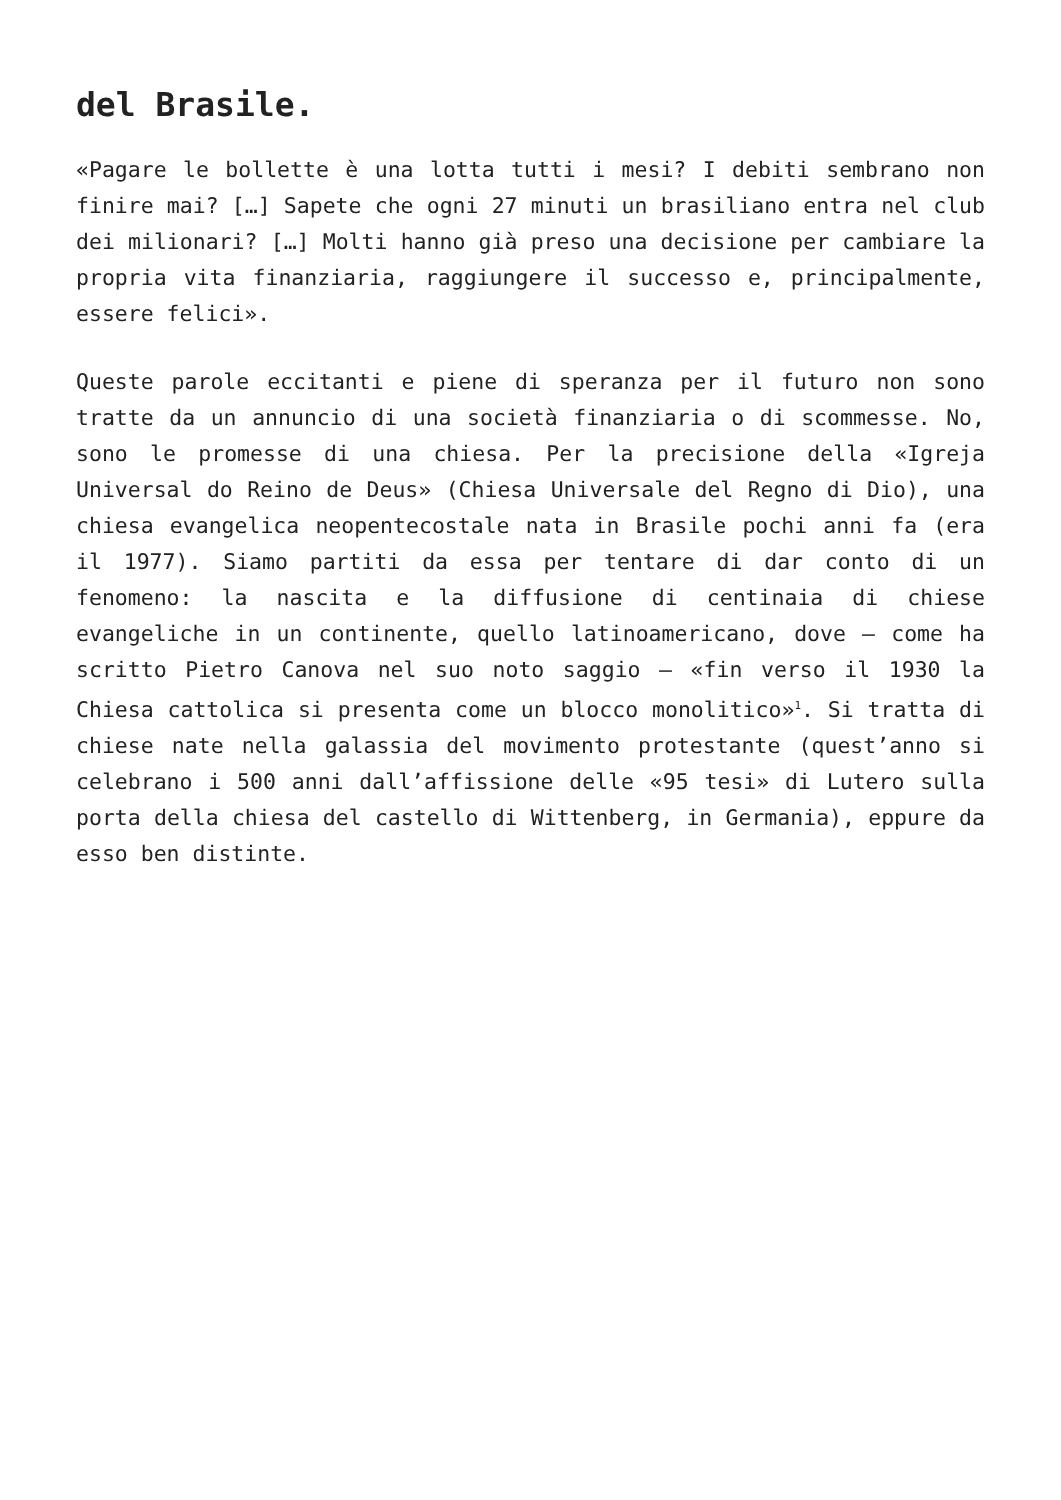del Brasile.
«Pagare le bollette è una lotta tutti i mesi? I debiti sembrano non finire mai? […] Sapete che ogni 27 minuti un brasiliano entra nel club dei milionari? […] Molti hanno già preso una decisione per cambiare la propria vita finanziaria, raggiungere il successo e, principalmente, essere felici».
Queste parole eccitanti e piene di speranza per il futuro non sono tratte da un annuncio di una società finanziaria o di scommesse. No, sono le promesse di una chiesa. Per la precisione della «Igreja Universal do Reino de Deus» (Chiesa Universale del Regno di Dio), una chiesa evangelica neopentecostale nata in Brasile pochi anni fa (era il 1977). Siamo partiti da essa per tentare di dar conto di un fenomeno: la nascita e la diffusione di centinaia di chiese evangeliche in un continente, quello latinoamericano, dove – come ha scritto Pietro Canova nel suo noto saggio – «fin verso il 1930 la Chiesa cattolica si presenta come un blocco monolitico»<sup>1</sup>. Si tratta di chiese nate nella galassia del movimento protestante (quest’anno si celebrano i 500 anni dall’affissione delle «95 tesi» di Lutero sulla porta della chiesa del castello di Wittenberg, in Germania), eppure da esso ben distinte.